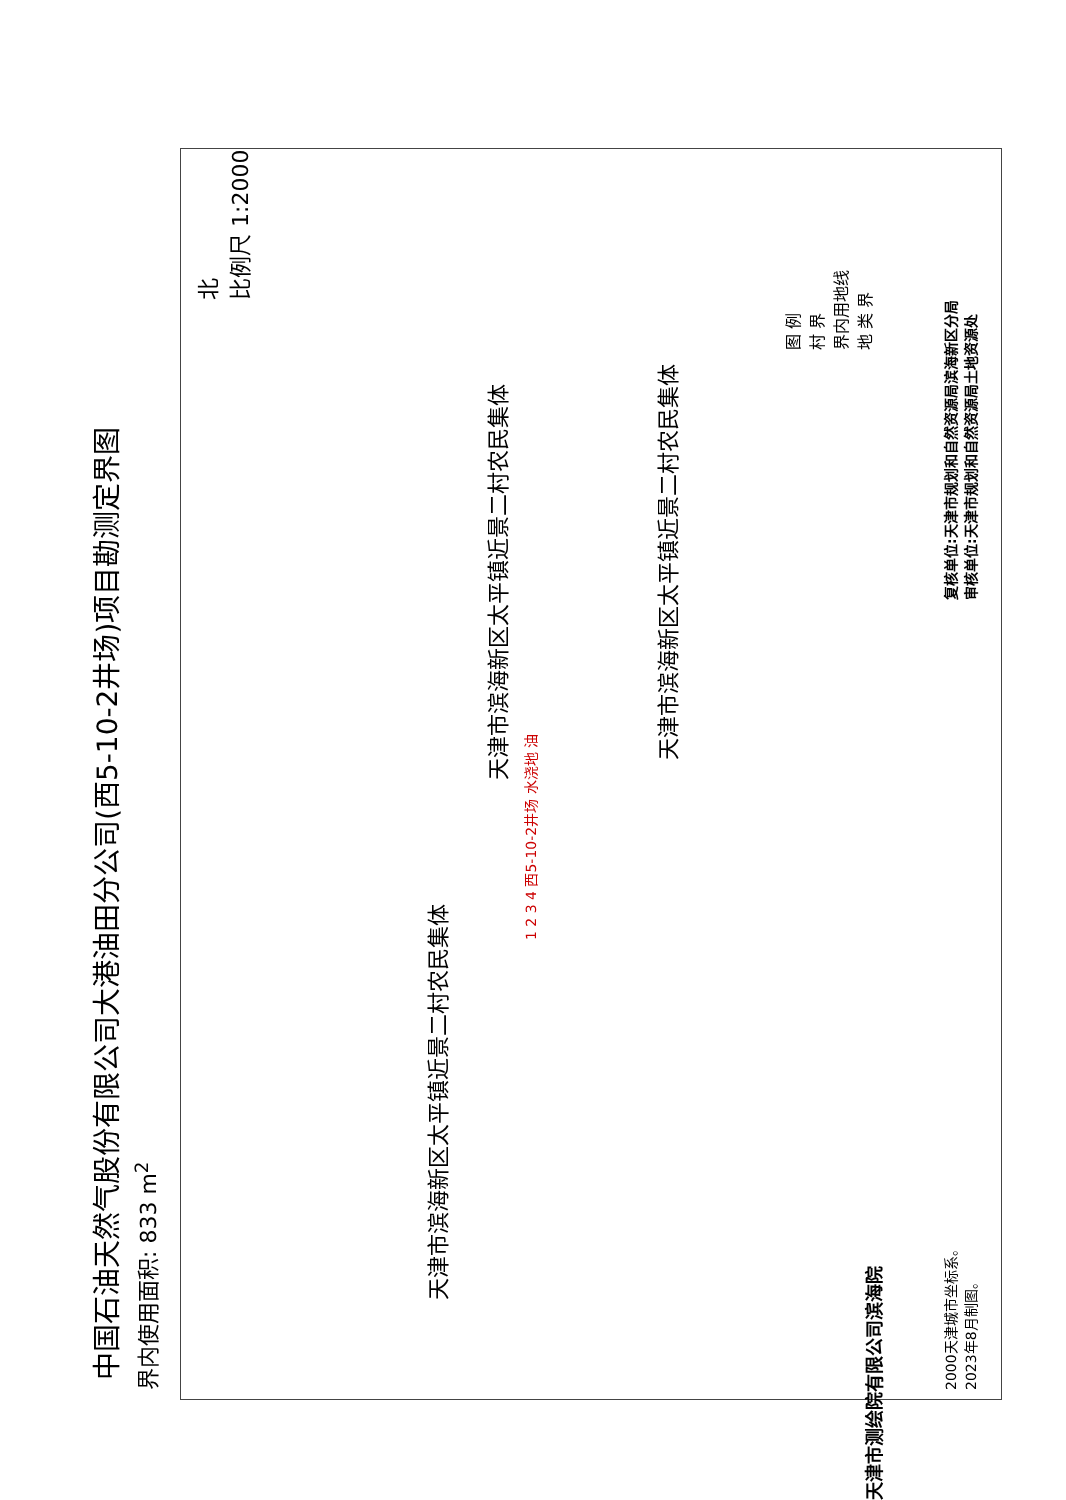中国石油天然气股份有限公司大港油田分公司(西5-10-2井场)项目勘测定界图
界内使用面积: 833 m<sup>2</sup>
北
比例尺 1:2000
天津市滨海新区太平镇近景二村农民集体
天津市滨海新区太平镇近景二村农民集体
天津市滨海新区太平镇近景二村农民集体
1 2 3 4 西5-10-2井场 水浇地 油
图 例
村 界
界内用地线
地 类 界
2000天津城市坐标系。
2023年8月制图。
复核单位:天津市规划和自然资源局滨海新区分局
审核单位:天津市规划和自然资源局土地资源处
天津市测绘院有限公司滨海院